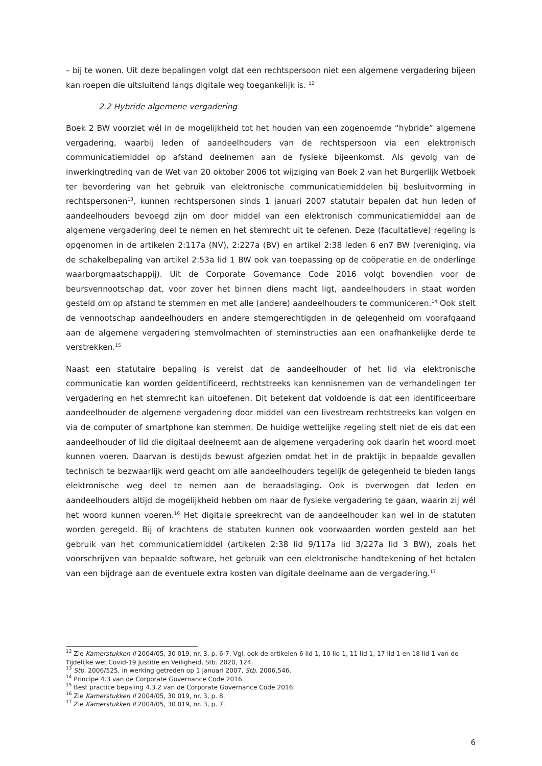– bij te wonen. Uit deze bepalingen volgt dat een rechtspersoon niet een algemene vergadering bijeen kan roepen die uitsluitend langs digitale weg toegankelijk is. <sup>12</sup>
2.2 Hybride algemene vergadering
Boek 2 BW voorziet wél in de mogelijkheid tot het houden van een zogenoemde “hybride” algemene vergadering, waarbij leden of aandeelhouders van de rechtspersoon via een elektronisch communicatiemiddel op afstand deelnemen aan de fysieke bijeenkomst. Als gevolg van de inwerkingtreding van de Wet van 20 oktober 2006 tot wijziging van Boek 2 van het Burgerlijk Wetboek ter bevordering van het gebruik van elektronische communicatiemiddelen bij besluitvorming in rechtspersonen<sup>13</sup>, kunnen rechtspersonen sinds 1 januari 2007 statutair bepalen dat hun leden of aandeelhouders bevoegd zijn om door middel van een elektronisch communicatiemiddel aan de algemene vergadering deel te nemen en het stemrecht uit te oefenen. Deze (facultatieve) regeling is opgenomen in de artikelen 2:117a (NV), 2:227a (BV) en artikel 2:38 leden 6 en7 BW (vereniging, via de schakelbepaling van artikel 2:53a lid 1 BW ook van toepassing op de coöperatie en de onderlinge waarborgmaatschappij). Uit de Corporate Governance Code 2016 volgt bovendien voor de beursvennootschap dat, voor zover het binnen diens macht ligt, aandeelhouders in staat worden gesteld om op afstand te stemmen en met alle (andere) aandeelhouders te communiceren.<sup>14</sup> Ook stelt de vennootschap aandeelhouders en andere stemgerechtigden in de gelegenheid om voorafgaand aan de algemene vergadering stemvolmachten of steminstructies aan een onafhankelijke derde te verstrekken.<sup>15</sup>
Naast een statutaire bepaling is vereist dat de aandeelhouder of het lid via elektronische communicatie kan worden geïdentificeerd, rechtstreeks kan kennisnemen van de verhandelingen ter vergadering en het stemrecht kan uitoefenen. Dit betekent dat voldoende is dat een identificeerbare aandeelhouder de algemene vergadering door middel van een livestream rechtstreeks kan volgen en via de computer of smartphone kan stemmen. De huidige wettelijke regeling stelt niet de eis dat een aandeelhouder of lid die digitaal deelneemt aan de algemene vergadering ook daarin het woord moet kunnen voeren. Daarvan is destijds bewust afgezien omdat het in de praktijk in bepaalde gevallen technisch te bezwaarlijk werd geacht om alle aandeelhouders tegelijk de gelegenheid te bieden langs elektronische weg deel te nemen aan de beraadslaging. Ook is overwogen dat leden en aandeelhouders altijd de mogelijkheid hebben om naar de fysieke vergadering te gaan, waarin zij wél het woord kunnen voeren.<sup>16</sup> Het digitale spreekrecht van de aandeelhouder kan wel in de statuten worden geregeld. Bij of krachtens de statuten kunnen ook voorwaarden worden gesteld aan het gebruik van het communicatiemiddel (artikelen 2:38 lid 9/117a lid 3/227a lid 3 BW), zoals het voorschrijven van bepaalde software, het gebruik van een elektronische handtekening of het betalen van een bijdrage aan de eventuele extra kosten van digitale deelname aan de vergadering.<sup>17</sup>
<sup>12</sup> Zie Kamerstukken II 2004/05, 30 019, nr. 3, p. 6-7. Vgl. ook de artikelen 6 lid 1, 10 lid 1, 11 lid 1, 17 lid 1 en 18 lid 1 van de Tijdelijke wet Covid-19 Justitie en Veiligheid, Stb. 2020, 124.
<sup>13</sup> Stb. 2006/525, in werking getreden op 1 januari 2007, Stb. 2006,546.
<sup>14</sup> Principe 4.3 van de Corporate Governance Code 2016.
<sup>15</sup> Best practice bepaling 4.3.2 van de Corporate Governance Code 2016.
<sup>16</sup> Zie Kamerstukken II 2004/05, 30 019, nr. 3, p. 8.
<sup>17</sup> Zie Kamerstukken II 2004/05, 30 019, nr. 3, p. 7.
6